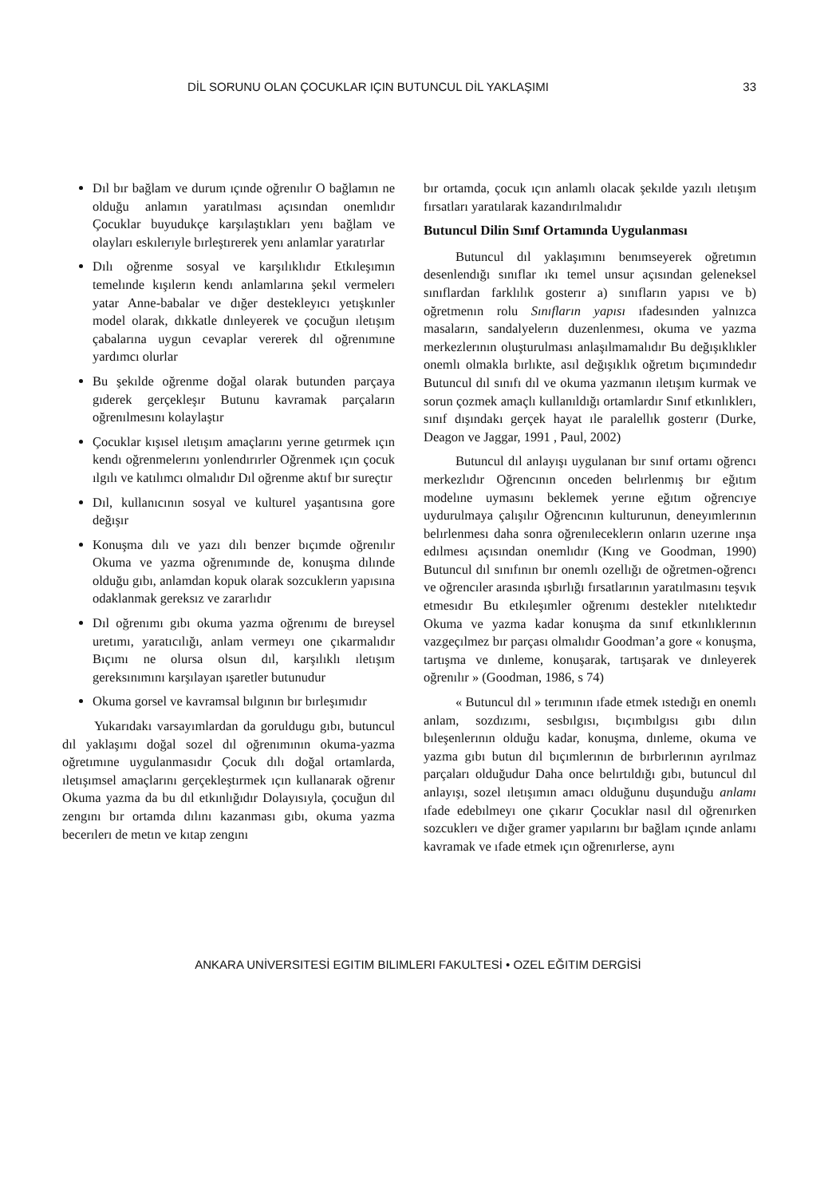DİL SORUNU OLAN ÇOCUKLAR IÇIN BUTUNCUL DİL YAKLAŞIMI 33
Dıl bır bağlam ve durum ıçınde oğrenılır O bağlamın ne olduğu anlamın yaratılması açısından onemlıdır Çocuklar buyudukçe karşılaştıkları yenı bağlam ve olayları eskılerıyle bırleştırerek yenı anlamlar yaratırlar
Dılı oğrenme sosyal ve karşılıklıdır Etkıleşımın temelınde kışılerın kendı anlamlarına şekıl vermelerı yatar Anne-babalar ve dığer destekleyıcı yetışkınler model olarak, dıkkatle dınleyerek ve çocuğun ıletışım çabalarına uygun cevaplar vererek dıl oğrenımıne yardımcı olurlar
Bu şekılde oğrenme doğal olarak butunden parçaya gıderek gerçekleşır Butunu kavramak parçaların oğrenılmesını kolaylaştır
Çocuklar kışısel ıletışım amaçlarını yerıne getırmek ıçın kendı oğrenmelerını yonlendırırler Oğrenmek ıçın çocuk ılgılı ve katılımcı olmalıdır Dıl oğrenme aktıf bır sureçtır
Dıl, kullanıcının sosyal ve kulturel yaşantısına gore değışır
Konuşma dılı ve yazı dılı benzer bıçımde oğrenılır Okuma ve yazma oğrenımınde de, konuşma dılınde olduğu gıbı, anlamdan kopuk olarak sozcuklerın yapısına odaklanmak gereksız ve zararlıdır
Dıl oğrenımı gıbı okuma yazma oğrenımı de bıreysel uretımı, yaratıcılığı, anlam vermeyı one çıkarmalıdır Bıçımı ne olursa olsun dıl, karşılıklı ıletışım gereksınımını karşılayan ışaretler butunudur
Okuma gorsel ve kavramsal bılgının bır bırleşımıdır
Yukarıdakı varsayımlardan da goruldugu gıbı, butuncul dıl yaklaşımı doğal sozel dıl oğrenımının okuma-yazma oğretımıne uygulanmasıdır Çocuk dılı doğal ortamlarda, ıletışımsel amaçlarını gerçekleştırmek ıçın kullanarak oğrenır Okuma yazma da bu dıl etkınlığıdır Dolayısıyla, çocuğun dıl zengını bır ortamda dılını kazanması gıbı, okuma yazma becerılerı de metın ve kıtap zengını
bır ortamda, çocuk ıçın anlamlı olacak şekılde yazılı ıletışım fırsatları yaratılarak kazandırılmalıdır
Butuncul Dilin Sınıf Ortamında Uygulanması
Butuncul dıl yaklaşımını benımseyerek oğretımın desenlendığı sınıflar ıkı temel unsur açısından geleneksel sınıflardan farklılık gosterır a) sınıfların yapısı ve b) oğretmenın rolu Sınıfların yapısı ıfadesınden yalnızca masaların, sandalyelerın duzenlenmesı, okuma ve yazma merkezlerının oluşturulması anlaşılmamalıdır Bu değışıklıkler onemlı olmakla bırlıkte, asıl değışıklık oğretım bıçımındedır Butuncul dıl sınıfı dıl ve okuma yazmanın ıletışım kurmak ve sorun çozmek amaçlı kullanıldığı ortamlardır Sınıf etkınlıklerı, sınıf dışındakı gerçek hayat ıle paralellık gosterır (Durke, Deagon ve Jaggar, 1991 , Paul, 2002)
Butuncul dıl anlayışı uygulanan bır sınıf ortamı oğrencı merkezlıdır Oğrencının onceden belırlenmış bır eğıtım modelıne uymasını beklemek yerıne eğıtım oğrencıye uydurulmaya çalışılır Oğrencının kulturunun, deneyımlerının belırlenmesı daha sonra oğrenıleceklerın onların uzerıne ınşa edılmesı açısından onemlıdır (Kıng ve Goodman, 1990) Butuncul dıl sınıfının bır onemlı ozellığı de oğretmen-oğrencı ve oğrencıler arasında ışbırlığı fırsatlarının yaratılmasını teşvık etmesıdır Bu etkıleşımler oğrenımı destekler nıtelıktedır Okuma ve yazma kadar konuşma da sınıf etkınlıklerının vazgeçılmez bır parçası olmalıdır Goodman’a gore « konuşma, tartışma ve dınleme, konuşarak, tartışarak ve dınleyerek oğrenılır » (Goodman, 1986, s 74)
« Butuncul dıl » terımının ıfade etmek ıstedığı en onemlı anlam, sozdızımı, sesbılgısı, bıçımbılgısı gıbı dılın bıleşenlerının olduğu kadar, konuşma, dınleme, okuma ve yazma gıbı butun dıl bıçımlerının de bırbırlerının ayrılmaz parçaları olduğudur Daha once belırtıldığı gıbı, butuncul dıl anlayışı, sozel ıletışımın amacı olduğunu duşunduğu anlamı ıfade edebılmeyı one çıkarır Çocuklar nasıl dıl oğrenırken sozcuklerı ve dığer gramer yapılarını bır bağlam ıçınde anlamı kavramak ve ıfade etmek ıçın oğrenırlerse, aynı
ANKARA UNİVERSITESİ EGITIM BILIMLERI FAKULTESİ • OZEL EĞITIM DERGİSİ